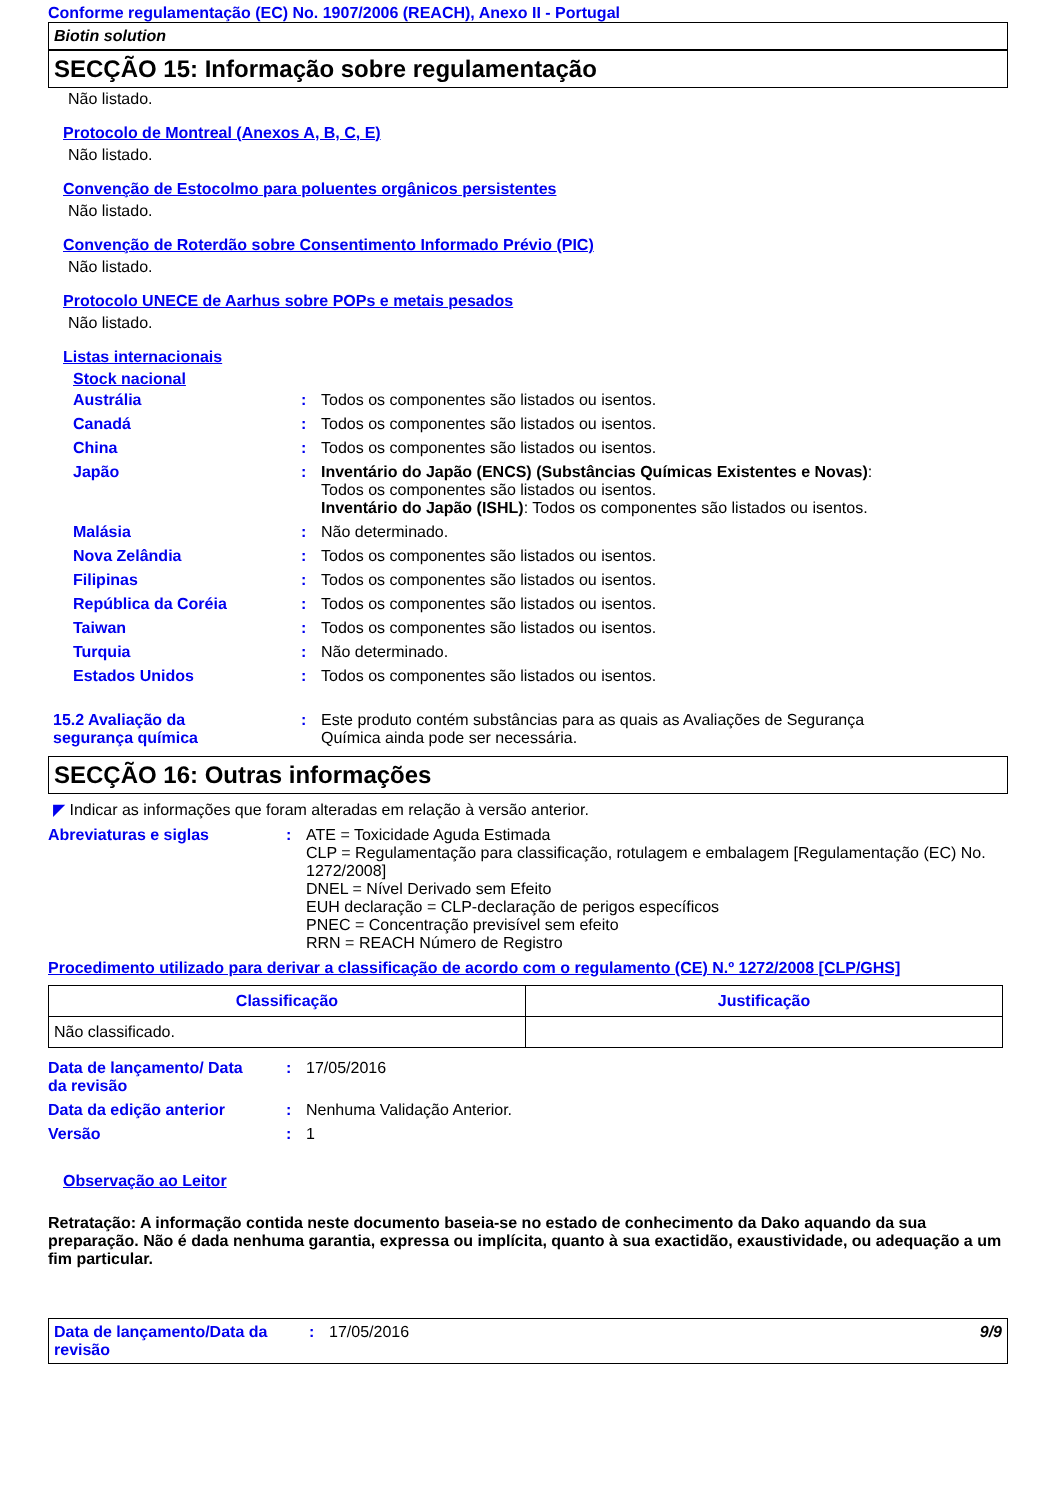Conforme regulamentação (EC) No. 1907/2006 (REACH), Anexo II - Portugal
Biotin solution
SECÇÃO 15: Informação sobre regulamentação
Não listado.
Protocolo de Montreal (Anexos A, B, C, E)
Não listado.
Convenção de Estocolmo para poluentes orgânicos persistentes
Não listado.
Convenção de Roterdão sobre Consentimento Informado Prévio (PIC)
Não listado.
Protocolo UNECE de Aarhus sobre POPs e metais pesados
Não listado.
Listas internacionais
Stock nacional
| Austrália | : | Todos os componentes são listados ou isentos. |
| Canadá | : | Todos os componentes são listados ou isentos. |
| China | : | Todos os componentes são listados ou isentos. |
| Japão | : | Inventário do Japão (ENCS) (Substâncias Químicas Existentes e Novas) : Todos os componentes são listados ou isentos. Inventário do Japão (ISHL) : Todos os componentes são listados ou isentos. |
| Malásia | : | Não determinado. |
| Nova Zelândia | : | Todos os componentes são listados ou isentos. |
| Filipinas | : | Todos os componentes são listados ou isentos. |
| República da Coréia | : | Todos os componentes são listados ou isentos. |
| Taiwan | : | Todos os componentes são listados ou isentos. |
| Turquia | : | Não determinado. |
| Estados Unidos | : | Todos os componentes são listados ou isentos. |
| 15.2 Avaliação da segurança química | : | Este produto contém substâncias para as quais as Avaliações de Segurança Química ainda pode ser necessária. |
SECÇÃO 16: Outras informações
◤ Indicar as informações que foram alteradas em relação à versão anterior.
| Abreviaturas e siglas | : | ATE = Toxicidade Aguda Estimada CLP = Regulamentação para classificação, rotulagem e embalagem [Regulamentação (EC) No. 1272/2008] DNEL = Nível Derivado sem Efeito EUH declaração = CLP-declaração de perigos específicos PNEC = Concentração previsível sem efeito RRN = REACH Número de Registro |
Procedimento utilizado para derivar a classificação de acordo com o regulamento (CE) N.º 1272/2008 [CLP/GHS]
| Classificação | Justificação |
| --- | --- |
| Não classificado. | |
| Data de lançamento/ Data da revisão | : | 17/05/2016 |
| Data da edição anterior | : | Nenhuma Validação Anterior. |
| Versão | : | 1 |
Observação ao Leitor
Retratação: A informação contida neste documento baseia-se no estado de conhecimento da Dako aquando da sua preparação. Não é dada nenhuma garantia, expressa ou implícita, quanto à sua exactidão, exaustividade, ou adequação a um fim particular.
Data de lançamento/Data da
revisão
: 17/05/2016 9/9